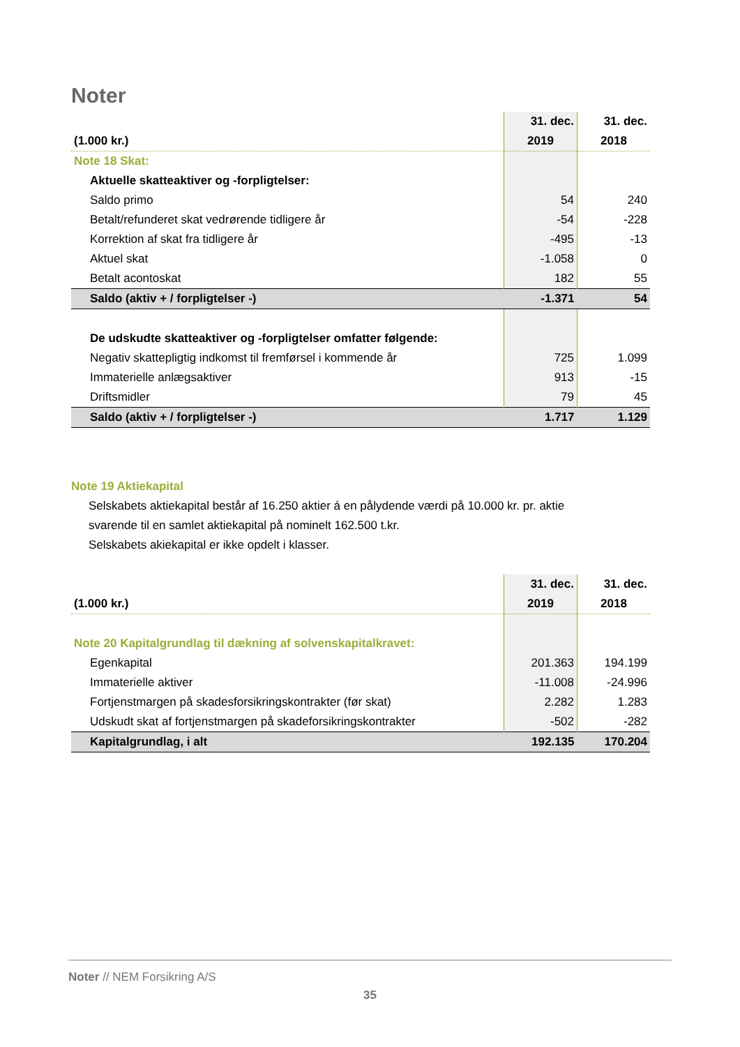Noter
| | 31. dec. | 31. dec. |
| (1.000 kr.) | 2019 | 2018 |
| Note 18 Skat: | | |
| Aktuelle skatteaktiver og -forpligtelser: | | |
| Saldo primo | 54 | 240 |
| Betalt/refunderet skat vedrørende tidligere år | -54 | -228 |
| Korrektion af skat fra tidligere år | -495 | -13 |
| Aktuel skat | -1.058 | 0 |
| Betalt acontoskat | 182 | 55 |
| Saldo (aktiv + / forpligtelser -) | -1.371 | 54 |
| De udskudte skatteaktiver og -forpligtelser omfatter følgende: | | |
| Negativ skattepligtig indkomst til fremførsel i kommende år | 725 | 1.099 |
| Immaterielle anlægsaktiver | 913 | -15 |
| Driftsmidler | 79 | 45 |
| Saldo (aktiv + / forpligtelser -) | 1.717 | 1.129 |
Note 19 Aktiekapital
Selskabets aktiekapital består af 16.250 aktier á en pålydende værdi på 10.000 kr. pr. aktie
svarende til en samlet aktiekapital på nominelt 162.500 t.kr.
Selskabets akiekapital er ikke opdelt i klasser.
| | 31. dec. | 31. dec. |
| (1.000 kr.) | 2019 | 2018 |
| Note 20 Kapitalgrundlag til dækning af solvenskapitalkravet: | | |
| Egenkapital | 201.363 | 194.199 |
| Immaterielle aktiver | -11.008 | -24.996 |
| Fortjenstmargen på skadesforsikringskontrakter (før skat) | 2.282 | 1.283 |
| Udskudt skat af fortjenstmargen på skadeforsikringskontrakter | -502 | -282 |
| Kapitalgrundlag, i alt | 192.135 | 170.204 |
Noter // NEM Forsikring A/S
35